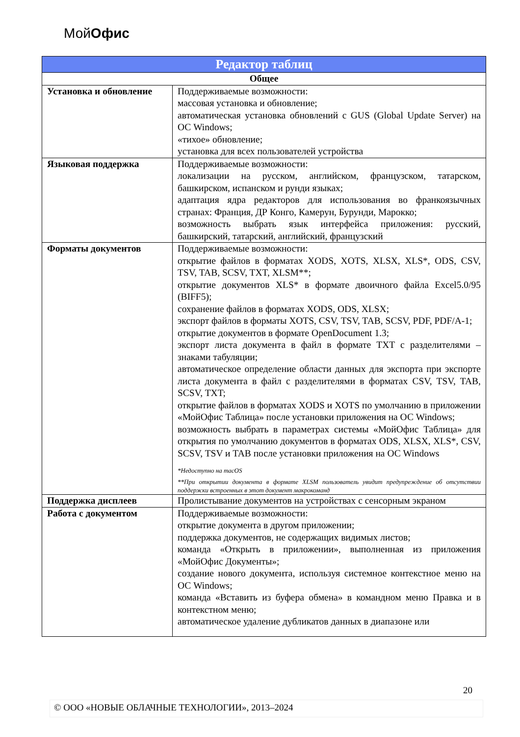МойОфис
| Редактор таблиц | |
| --- | --- |
| Общее | |
| Установка и обновление | Поддерживаемые возможности: массовая установка и обновление; автоматическая установка обновлений с GUS (Global Update Server) на ОС Windows; «тихое» обновление; установка для всех пользователей устройства |
| Языковая поддержка | Поддерживаемые возможности: локализации на русском, английском, французском, татарском, башкирском, испанском и рунди языках; адаптация ядра редакторов для использования во франкоязычных странах: Франция, ДР Конго, Камерун, Бурунди, Марокко; возможность выбрать язык интерфейса приложения: русский, башкирский, татарский, английский, французский |
| Форматы документов | Поддерживаемые возможности: открытие файлов в форматах XODS, XOTS, XLSX, XLS*, ODS, CSV, TSV, TAB, SCSV, TXT, XLSM**; открытие документов XLS* в формате двоичного файла Excel5.0/95 (BIFF5); сохранение файлов в форматах XODS, ODS, XLSX; экспорт файлов в форматы XOTS, CSV, TSV, TAB, SCSV, PDF, PDF/A-1; открытие документов в формате OpenDocument 1.3; экспорт листа документа в файл в формате TXT с разделителями – знаками табуляции; автоматическое определение области данных для экспорта при экспорте листа документа в файл с разделителями в форматах CSV, TSV, TAB, SCSV, TXT; открытие файлов в форматах XODS и XOTS по умолчанию в приложении «МойОфис Таблица» после установки приложения на ОС Windows; возможность выбрать в параметрах системы «МойОфис Таблица» для открытия по умолчанию документов в форматах ODS, XLSX, XLS*, CSV, SCSV, TSV и TAB после установки приложения на ОС Windows *Недоступно на macOS **При открытии документа в формате XLSM пользователь увидит предупреждение об отсутствии поддержки встроенных в этот документ макрокоманд |
| Поддержка дисплеев | Пролистывание документов на устройствах с сенсорным экраном |
| Работа с документом | Поддерживаемые возможности: открытие документа в другом приложении; поддержка документов, не содержащих видимых листов; команда «Открыть в приложении», выполненная из приложения «МойОфис Документы»; создание нового документа, используя системное контекстное меню на ОС Windows; команда «Вставить из буфера обмена» в командном меню Правка и в контекстном меню; автоматическое удаление дубликатов данных в диапазоне или |
20
© ООО «НОВЫЕ ОБЛАЧНЫЕ ТЕХНОЛОГИИ», 2013–2024